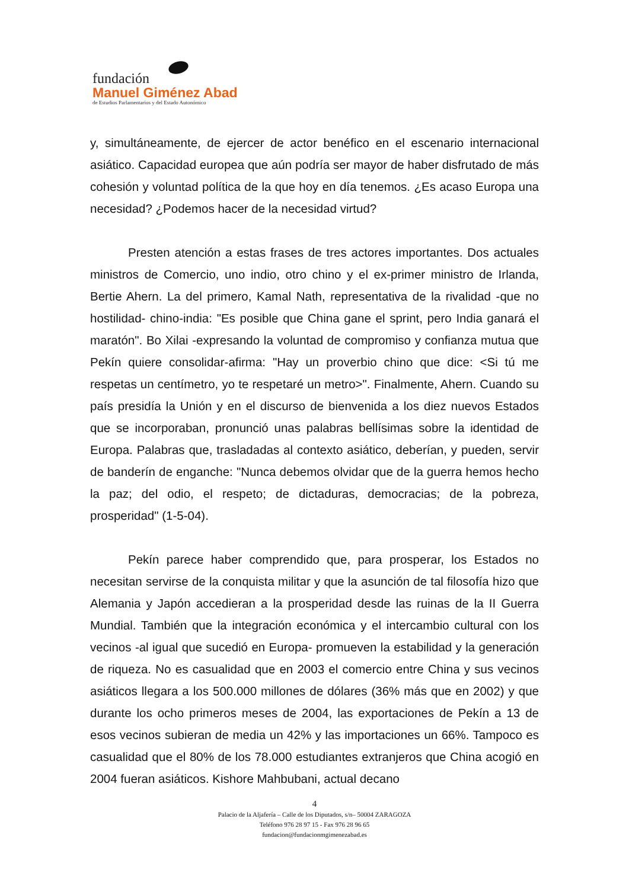fundación
Manuel Giménez Abad
de Estudios Parlamentarios y del Estado Autonómico
y, simultáneamente, de ejercer de actor benéfico en el escenario internacional asiático. Capacidad europea que aún podría ser mayor de haber disfrutado de más cohesión y voluntad política de la que hoy en día tenemos. ¿Es acaso Europa una necesidad? ¿Podemos hacer de la necesidad virtud?
Presten atención a estas frases de tres actores importantes. Dos actuales ministros de Comercio, uno indio, otro chino y el ex-primer ministro de Irlanda, Bertie Ahern. La del primero, Kamal Nath, representativa de la rivalidad -que no hostilidad- chino-india: "Es posible que China gane el sprint, pero India ganará el maratón". Bo Xilai -expresando la voluntad de compromiso y confianza mutua que Pekín quiere consolidar-afirma: "Hay un proverbio chino que dice: <Si tú me respetas un centímetro, yo te respetaré un metro>". Finalmente, Ahern. Cuando su país presidía la Unión y en el discurso de bienvenida a los diez nuevos Estados que se incorporaban, pronunció unas palabras bellísimas sobre la identidad de Europa. Palabras que, trasladadas al contexto asiático, deberían, y pueden, servir de banderín de enganche: "Nunca debemos olvidar que de la guerra hemos hecho la paz; del odio, el respeto; de dictaduras, democracias; de la pobreza, prosperidad" (1-5-04).
Pekín parece haber comprendido que, para prosperar, los Estados no necesitan servirse de la conquista militar y que la asunción de tal filosofía hizo que Alemania y Japón accedieran a la prosperidad desde las ruinas de la II Guerra Mundial. También que la integración económica y el intercambio cultural con los vecinos -al igual que sucedió en Europa- promueven la estabilidad y la generación de riqueza. No es casualidad que en 2003 el comercio entre China y sus vecinos asiáticos llegara a los 500.000 millones de dólares (36% más que en 2002) y que durante los ocho primeros meses de 2004, las exportaciones de Pekín a 13 de esos vecinos subieran de media un 42% y las importaciones un 66%. Tampoco es casualidad que el 80% de los 78.000 estudiantes extranjeros que China acogió en 2004 fueran asiáticos. Kishore Mahbubani, actual decano
4
Palacio de la Aljafería – Calle de los Diputados, s/n– 50004 ZARAGOZA
Teléfono 976 28 97 15 - Fax 976 28 96 65
fundacion@fundacionmgimenezabad.es